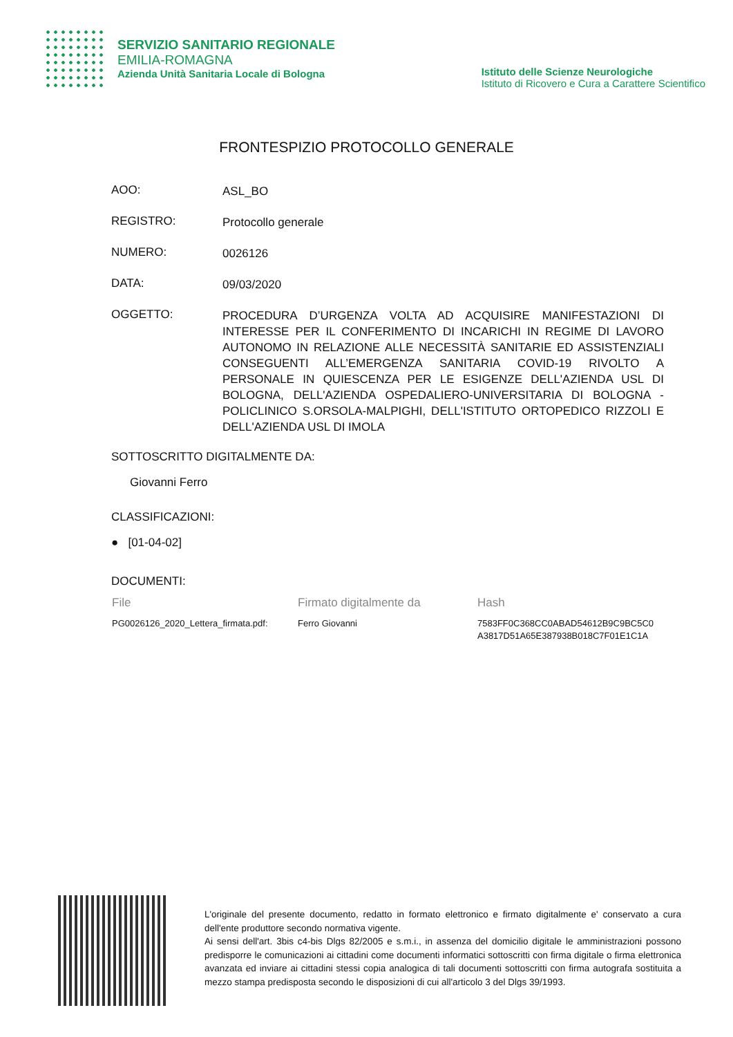SERVIZIO SANITARIO REGIONALE
EMILIA-ROMAGNA
Azienda Unità Sanitaria Locale di Bologna
Istituto delle Scienze Neurologiche
Istituto di Ricovero e Cura a Carattere Scientifico
FRONTESPIZIO PROTOCOLLO GENERALE
AOO:
ASL_BO
REGISTRO:
Protocollo generale
NUMERO:
0026126
DATA:
09/03/2020
OGGETTO:
PROCEDURA D’URGENZA VOLTA AD ACQUISIRE MANIFESTAZIONI DI INTERESSE PER IL CONFERIMENTO DI INCARICHI IN REGIME DI LAVORO AUTONOMO IN RELAZIONE ALLE NECESSITÀ SANITARIE ED ASSISTENZIALI CONSEGUENTI ALL’EMERGENZA SANITARIA COVID-19 RIVOLTO A PERSONALE IN QUIESCENZA PER LE ESIGENZE DELL'AZIENDA USL DI BOLOGNA, DELL'AZIENDA OSPEDALIERO-UNIVERSITARIA DI BOLOGNA - POLICLINICO S.ORSOLA-MALPIGHI, DELL'ISTITUTO ORTOPEDICO RIZZOLI E DELL'AZIENDA USL DI IMOLA
SOTTOSCRITTO DIGITALMENTE DA:
Giovanni Ferro
CLASSIFICAZIONI:
● [01-04-02]
DOCUMENTI:
| File | Firmato digitalmente da | Hash |
| --- | --- | --- |
| PG0026126_2020_Lettera_firmata.pdf: | Ferro Giovanni | 7583FF0C368CC0ABAD54612B9C9BC5C0 A3817D51A65E387938B018C7F01E1C1A |
L'originale del presente documento, redatto in formato elettronico e firmato digitalmente e' conservato a cura dell'ente produttore secondo normativa vigente.
Ai sensi dell'art. 3bis c4-bis Dlgs 82/2005 e s.m.i., in assenza del domicilio digitale le amministrazioni possono predisporre le comunicazioni ai cittadini come documenti informatici sottoscritti con firma digitale o firma elettronica avanzata ed inviare ai cittadini stessi copia analogica di tali documenti sottoscritti con firma autografa sostituita a mezzo stampa predisposta secondo le disposizioni di cui all'articolo 3 del Dlgs 39/1993.